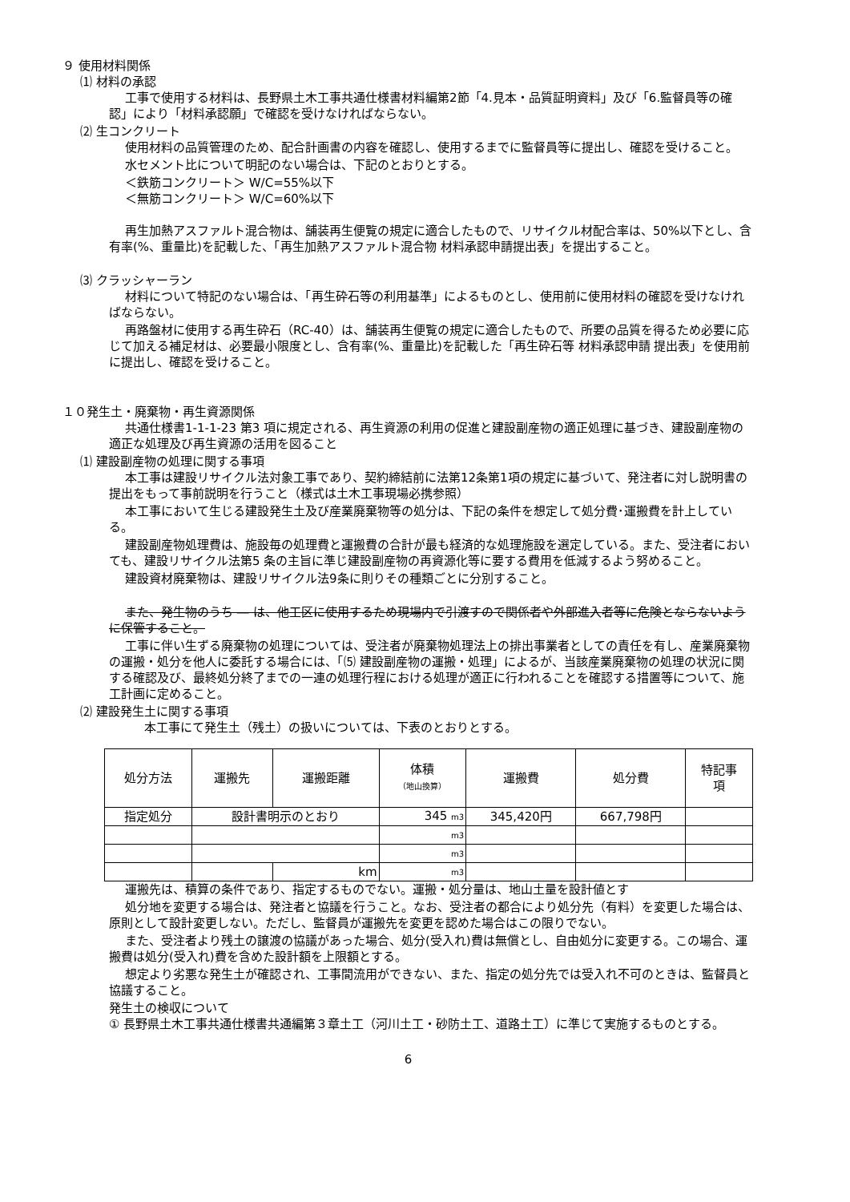９ 使用材料関係
⑴ 材料の承認
工事で使用する材料は、長野県土木工事共通仕様書材料編第2節「4.見本・品質証明資料」及び「6.監督員等の確認」により「材料承認願」で確認を受けなければならない。
⑵ 生コンクリート
使用材料の品質管理のため、配合計画書の内容を確認し、使用するまでに監督員等に提出し、確認を受けること。
水セメント比について明記のない場合は、下記のとおりとする。
＜鉄筋コンクリート＞ W/C=55%以下
＜無筋コンクリート＞ W/C=60%以下
再生加熱アスファルト混合物は、舗装再生便覧の規定に適合したもので、リサイクル材配合率は、50%以下とし、含有率(%、重量比)を記載した、「再生加熱アスファルト混合物 材料承認申請提出表」を提出すること。
⑶ クラッシャーラン
材料について特記のない場合は、「再生砕石等の利用基準」によるものとし、使用前に使用材料の確認を受けなければならない。
再路盤材に使用する再生砕石（RC-40）は、舗装再生便覧の規定に適合したもので、所要の品質を得るため必要に応じて加える補足材は、必要最小限度とし、含有率(%、重量比)を記載した「再生砕石等 材料承認申請 提出表」を使用前に提出し、確認を受けること。
１０発生土・廃棄物・再生資源関係
共通仕様書1-1-1-23 第3 項に規定される、再生資源の利用の促進と建設副産物の適正処理に基づき、建設副産物の適正な処理及び再生資源の活用を図ること
⑴ 建設副産物の処理に関する事項
本工事は建設リサイクル法対象工事であり、契約締結前に法第12条第1項の規定に基づいて、発注者に対し説明書の提出をもって事前説明を行うこと（様式は土木工事現場必携参照）
本工事において生じる建設発生土及び産業廃棄物等の処分は、下記の条件を想定して処分費･運搬費を計上している。
建設副産物処理費は、施設毎の処理費と運搬費の合計が最も経済的な処理施設を選定している。また、受注者においても、建設リサイクル法第5 条の主旨に準じ建設副産物の再資源化等に要する費用を低減するよう努めること。
建設資材廃棄物は、建設リサイクル法9条に則りその種類ごとに分別すること。
また、発生物のうち ― は、他工区に使用するため現場内で引渡すので関係者や外部進入者等に危険とならないように保管すること。
工事に伴い生ずる廃棄物の処理については、受注者が廃棄物処理法上の排出事業者としての責任を有し、産業廃棄物の運搬・処分を他人に委託する場合には、「⑸ 建設副産物の運搬・処理」によるが、当該産業廃棄物の処理の状況に関する確認及び、最終処分終了までの一連の処理行程における処理が適正に行われることを確認する措置等について、施工計画に定めること。
⑵ 建設発生土に関する事項
本工事にて発生土（残土）の扱いについては、下表のとおりとする。
| 処分方法 | 運搬先 | 運搬距離 | 体積 （地山換算） | 運搬費 | 処分費 | 特記事 項 |
| --- | --- | --- | --- | --- | --- | --- |
| 指定処分 | 設計書明示のとおり | | 345 m3 | 345,420円 | 667,798円 | |
| | | | m3 | | | |
| | | | m3 | | | |
| | | km | m3 | | | |
運搬先は、積算の条件であり、指定するものでない。運搬・処分量は、地山土量を設計値とす
処分地を変更する場合は、発注者と協議を行うこと。なお、受注者の都合により処分先（有料）を変更した場合は、原則として設計変更しない。ただし、監督員が運搬先を変更を認めた場合はこの限りでない。
また、受注者より残土の譲渡の協議があった場合、処分(受入れ)費は無償とし、自由処分に変更する。この場合、運搬費は処分(受入れ)費を含めた設計額を上限額とする。
想定より劣悪な発生土が確認され、工事間流用ができない、また、指定の処分先では受入れ不可のときは、監督員と協議すること。
発生土の検収について
① 長野県土木工事共通仕様書共通編第３章土工（河川土工・砂防土工、道路土工）に準じて実施するものとする。
6